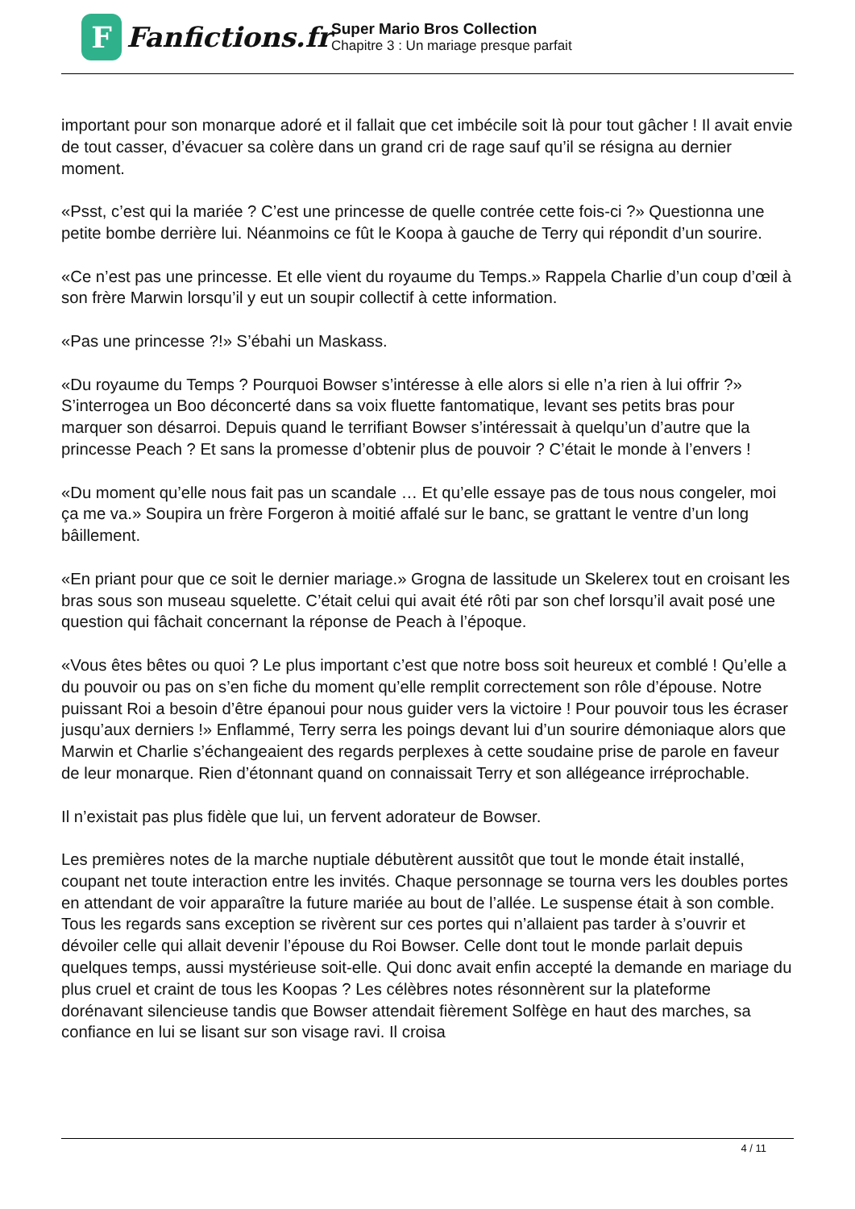F
Fanfictions.fr
Super Mario Bros Collection
Chapitre 3 : Un mariage presque parfait
important pour son monarque adoré et il fallait que cet imbécile soit là pour tout gâcher ! Il avait envie de tout casser, d’évacuer sa colère dans un grand cri de rage sauf qu’il se résigna au dernier moment.
«Psst, c’est qui la mariée ? C’est une princesse de quelle contrée cette fois-ci ?» Questionna une petite bombe derrière lui. Néanmoins ce fût le Koopa à gauche de Terry qui répondit d’un sourire.
«Ce n’est pas une princesse. Et elle vient du royaume du Temps.» Rappela Charlie d’un coup d’œil à son frère Marwin lorsqu’il y eut un soupir collectif à cette information.
«Pas une princesse ?!» S’ébahi un Maskass.
«Du royaume du Temps ? Pourquoi Bowser s’intéresse à elle alors si elle n’a rien à lui offrir ?» S’interrogea un Boo déconcerté dans sa voix fluette fantomatique, levant ses petits bras pour marquer son désarroi. Depuis quand le terrifiant Bowser s’intéressait à quelqu’un d’autre que la princesse Peach ? Et sans la promesse d’obtenir plus de pouvoir ? C’était le monde à l’envers !
«Du moment qu’elle nous fait pas un scandale … Et qu’elle essaye pas de tous nous congeler, moi ça me va.» Soupira un frère Forgeron à moitié affalé sur le banc, se grattant le ventre d’un long bâillement.
«En priant pour que ce soit le dernier mariage.» Grogna de lassitude un Skelerex tout en croisant les bras sous son museau squelette. C’était celui qui avait été rôti par son chef lorsqu’il avait posé une question qui fâchait concernant la réponse de Peach à l’époque.
«Vous êtes bêtes ou quoi ? Le plus important c’est que notre boss soit heureux et comblé ! Qu’elle a du pouvoir ou pas on s’en fiche du moment qu’elle remplit correctement son rôle d’épouse. Notre puissant Roi a besoin d’être épanoui pour nous guider vers la victoire ! Pour pouvoir tous les écraser jusqu’aux derniers !» Enflammé, Terry serra les poings devant lui d’un sourire démoniaque alors que Marwin et Charlie s’échangeaient des regards perplexes à cette soudaine prise de parole en faveur de leur monarque. Rien d’étonnant quand on connaissait Terry et son allégeance irréprochable.
Il n’existait pas plus fidèle que lui, un fervent adorateur de Bowser.
Les premières notes de la marche nuptiale débutèrent aussitôt que tout le monde était installé, coupant net toute interaction entre les invités. Chaque personnage se tourna vers les doubles portes en attendant de voir apparaître la future mariée au bout de l’allée. Le suspense était à son comble. Tous les regards sans exception se rivèrent sur ces portes qui n’allaient pas tarder à s’ouvrir et dévoiler celle qui allait devenir l’épouse du Roi Bowser. Celle dont tout le monde parlait depuis quelques temps, aussi mystérieuse soit-elle. Qui donc avait enfin accepté la demande en mariage du plus cruel et craint de tous les Koopas ? Les célèbres notes résonnèrent sur la plateforme dorénavant silencieuse tandis que Bowser attendait fièrement Solfège en haut des marches, sa confiance en lui se lisant sur son visage ravi. Il croisa
4 / 11